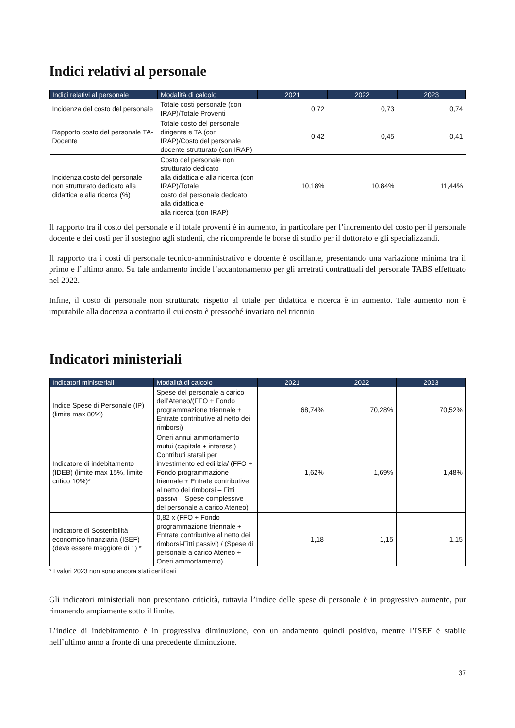Indici relativi al personale
| Indici relativi al personale | Modalità di calcolo | 2021 | 2022 | 2023 |
| --- | --- | --- | --- | --- |
| Incidenza del costo del personale | Totale costi personale (con IRAP)/Totale Proventi | 0,72 | 0,73 | 0,74 |
| Rapporto costo del personale TA-Docente | Totale costo del personale dirigente e TA (con IRAP)/Costo del personale docente strutturato (con IRAP) | 0,42 | 0,45 | 0,41 |
| Incidenza costo del personale non strutturato dedicato alla didattica e alla ricerca (%) | Costo del personale non strutturato dedicato alla didattica e alla ricerca (con IRAP)/Totale costo del personale dedicato alla didattica e alla ricerca (con IRAP) | 10,18% | 10,84% | 11,44% |
Il rapporto tra il costo del personale e il totale proventi è in aumento, in particolare per l’incremento del costo per il personale docente e dei costi per il sostegno agli studenti, che ricomprende le borse di studio per il dottorato e gli specializzandi.
Il rapporto tra i costi di personale tecnico-amministrativo e docente è oscillante, presentando una variazione minima tra il primo e l’ultimo anno. Su tale andamento incide l’accantonamento per gli arretrati contrattuali del personale TABS effettuato nel 2022.
Infine, il costo di personale non strutturato rispetto al totale per didattica e ricerca è in aumento. Tale aumento non è imputabile alla docenza a contratto il cui costo è pressoché invariato nel triennio
Indicatori ministeriali
| Indicatori ministeriali | Modalità di calcolo | 2021 | 2022 | 2023 |
| --- | --- | --- | --- | --- |
| Indice Spese di Personale (IP) (limite max 80%) | Spese del personale a carico dell’Ateneo/(FFO + Fondo programmazione triennale + Entrate contributive al netto dei rimborsi) | 68,74% | 70,28% | 70,52% |
| Indicatore di indebitamento (IDEB) (limite max 15%, limite critico 10%)* | Oneri annui ammortamento mutui (capitale + interessi) – Contributi statali per investimento ed edilizia/ (FFO + Fondo programmazione triennale + Entrate contributive al netto dei rimborsi – Fitti passivi – Spese complessive del personale a carico Ateneo) | 1,62% | 1,69% | 1,48% |
| Indicatore di Sostenibilità economico finanziaria (ISEF) (deve essere maggiore di 1) * | 0,82 x (FFO + Fondo programmazione triennale + Entrate contributive al netto dei rimborsi-Fitti passivi) / (Spese di personale a carico Ateneo + Oneri ammortamento) | 1,18 | 1,15 | 1,15 |
* I valori 2023 non sono ancora stati certificati
Gli indicatori ministeriali non presentano criticità, tuttavia l’indice delle spese di personale è in progressivo aumento, pur rimanendo ampiamente sotto il limite.
L’indice di indebitamento è in progressiva diminuzione, con un andamento quindi positivo, mentre l’ISEF è stabile nell’ultimo anno a fronte di una precedente diminuzione.
37